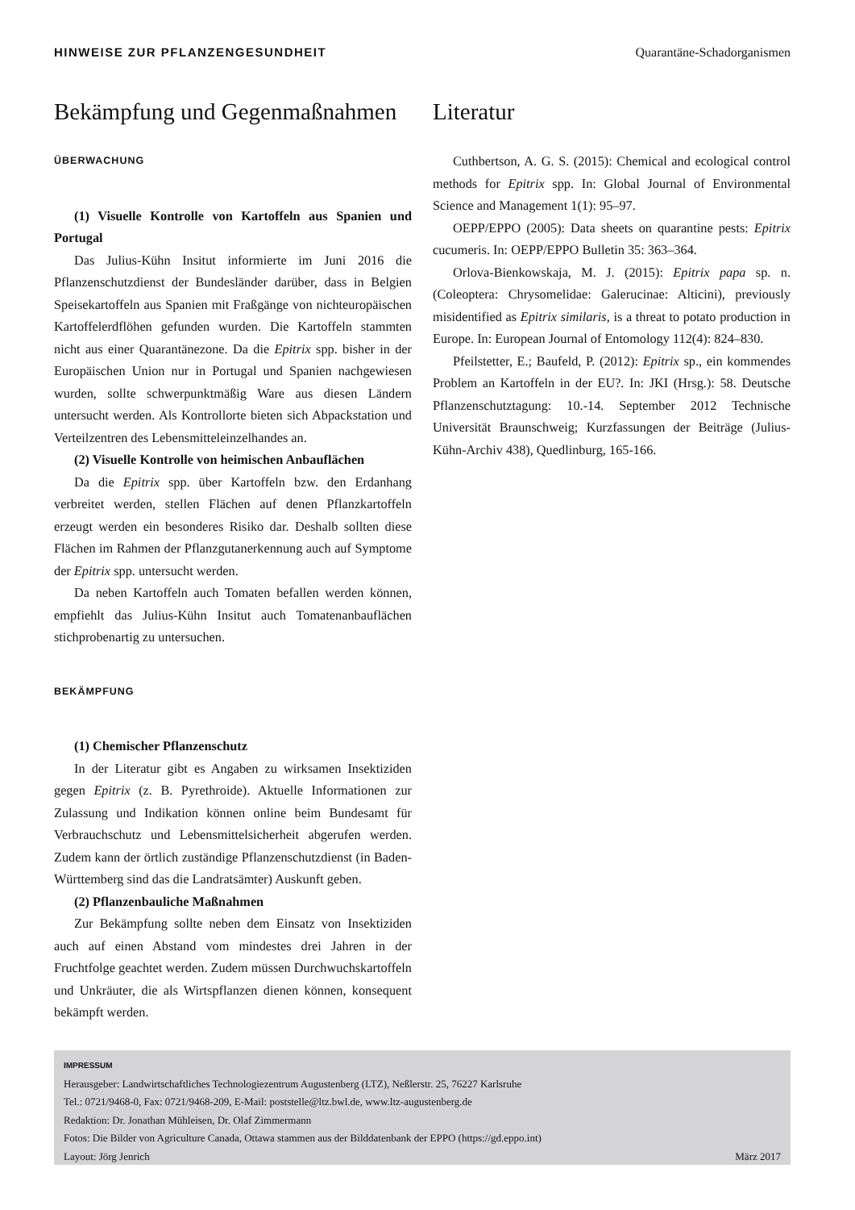HINWEISE ZUR PFLANZENGESUNDHEIT Quarantäne-Schadorganismen
Bekämpfung und Gegenmaßnahmen
ÜBERWACHUNG
(1) Visuelle Kontrolle von Kartoffeln aus Spanien und Portugal
Das Julius-Kühn Insitut informierte im Juni 2016 die Pflanzenschutzdienst der Bundesländer darüber, dass in Belgien Speisekartoffeln aus Spanien mit Fraßgänge von nichteuropäischen Kartoffelerdflöhen gefunden wurden. Die Kartoffeln stammten nicht aus einer Quarantänezone. Da die Epitrix spp. bisher in der Europäischen Union nur in Portugal und Spanien nachgewiesen wurden, sollte schwerpunktmäßig Ware aus diesen Ländern untersucht werden. Als Kontrollorte bieten sich Abpackstation und Verteilzentren des Lebensmitteleinzelhandes an.
(2) Visuelle Kontrolle von heimischen Anbauflächen
Da die Epitrix spp. über Kartoffeln bzw. den Erdanhang verbreitet werden, stellen Flächen auf denen Pflanzkartoffeln erzeugt werden ein besonderes Risiko dar. Deshalb sollten diese Flächen im Rahmen der Pflanzgutanerkennung auch auf Symptome der Epitrix spp. untersucht werden.
Da neben Kartoffeln auch Tomaten befallen werden können, empfiehlt das Julius-Kühn Insitut auch Tomatenanbauflächen stichprobenartig zu untersuchen.
BEKÄMPFUNG
(1) Chemischer Pflanzenschutz
In der Literatur gibt es Angaben zu wirksamen Insektiziden gegen Epitrix (z. B. Pyrethroide). Aktuelle Informationen zur Zulassung und Indikation können online beim Bundesamt für Verbrauchschutz und Lebensmittelsicherheit abgerufen werden. Zudem kann der örtlich zuständige Pflanzenschutzdienst (in Baden-Württemberg sind das die Landratsämter) Auskunft geben.
(2) Pflanzenbauliche Maßnahmen
Zur Bekämpfung sollte neben dem Einsatz von Insektiziden auch auf einen Abstand vom mindestes drei Jahren in der Fruchtfolge geachtet werden. Zudem müssen Durchwuchskartoffeln und Unkräuter, die als Wirtspflanzen dienen können, konsequent bekämpft werden.
Literatur
Cuthbertson, A. G. S. (2015): Chemical and ecological control methods for Epitrix spp. In: Global Journal of Environmental Science and Management 1(1): 95–97.
OEPP/EPPO (2005): Data sheets on quarantine pests: Epitrix cucumeris. In: OEPP/EPPO Bulletin 35: 363–364.
Orlova-Bienkowskaja, M. J. (2015): Epitrix papa sp. n. (Coleoptera: Chrysomelidae: Galerucinae: Alticini), previously misidentified as Epitrix similaris, is a threat to potato production in Europe. In: European Journal of Entomology 112(4): 824–830.
Pfeilstetter, E.; Baufeld, P. (2012): Epitrix sp., ein kommendes Problem an Kartoffeln in der EU?. In: JKI (Hrsg.): 58. Deutsche Pflanzenschutztagung: 10.-14. September 2012 Technische Universität Braunschweig; Kurzfassungen der Beiträge (Julius-Kühn-Archiv 438), Quedlinburg, 165-166.
IMPRESSUM
Herausgeber: Landwirtschaftliches Technologiezentrum Augustenberg (LTZ), Neßlerstr. 25, 76227 Karlsruhe
Tel.: 0721/9468-0, Fax: 0721/9468-209, E-Mail: poststelle@ltz.bwl.de, www.ltz-augustenberg.de
Redaktion: Dr. Jonathan Mühleisen, Dr. Olaf Zimmermann
Fotos: Die Bilder von Agriculture Canada, Ottawa stammen aus der Bilddatenbank der EPPO (https://gd.eppo.int)
Layout: Jörg Jenrich März 2017